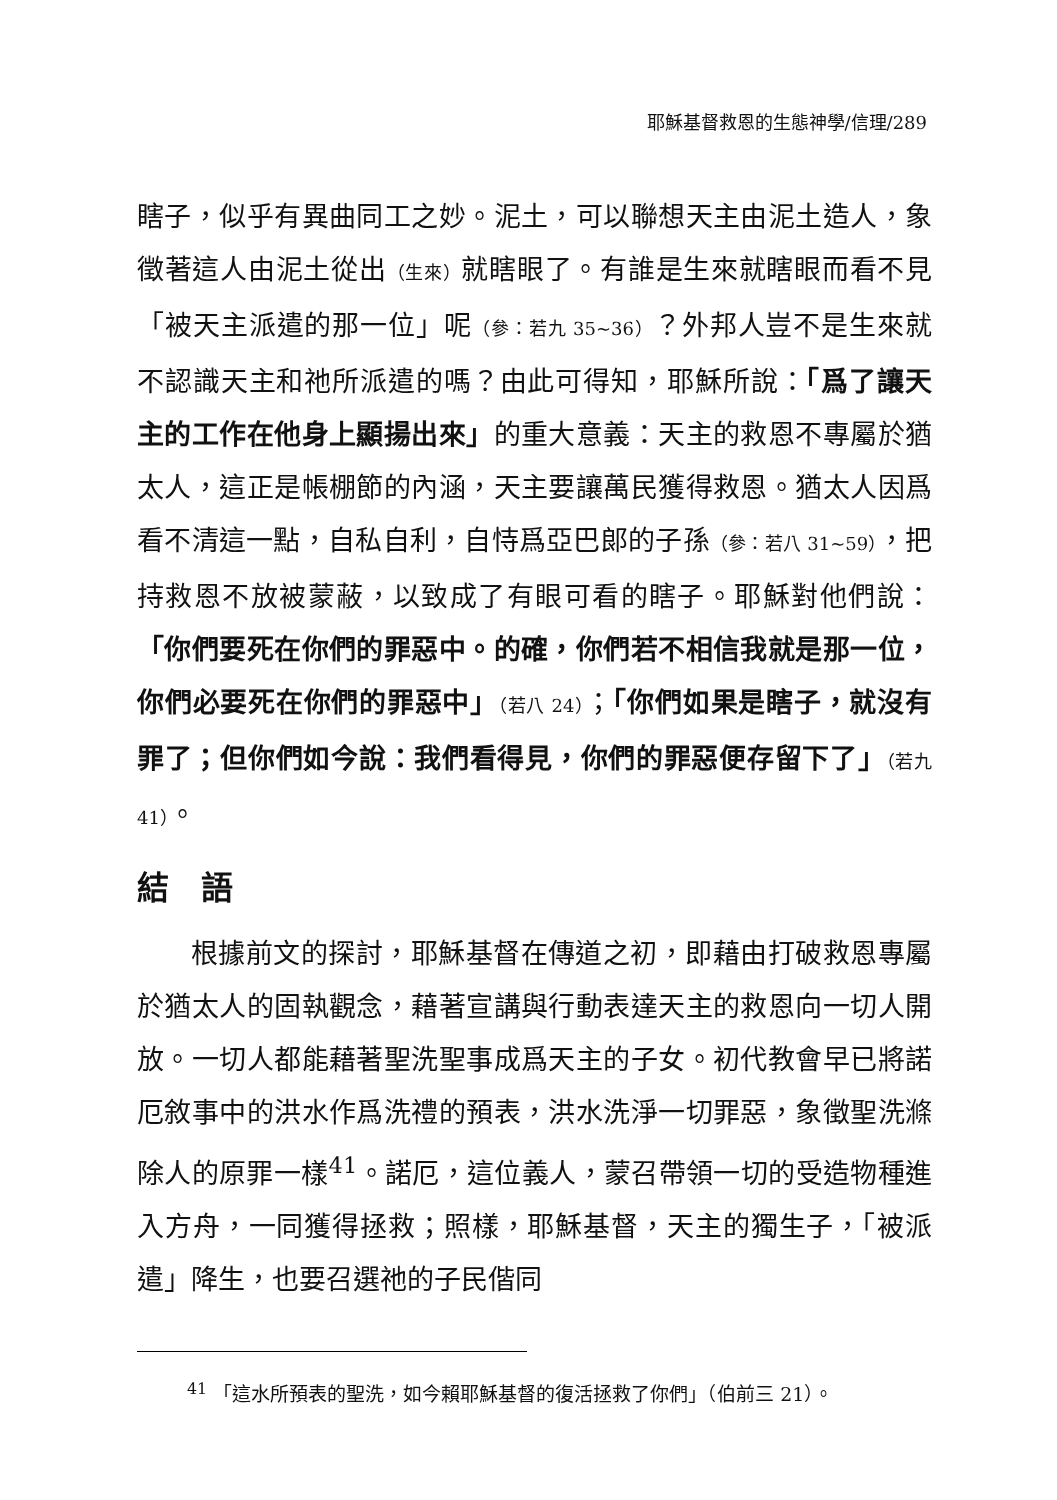耶穌基督救恩的生態神學/信理/289
瞎子，似乎有異曲同工之妙。泥土，可以聯想天主由泥土造人，象徵著這人由泥土從出（生來）就瞎眼了。有誰是生來就瞎眼而看不見「被天主派遣的那一位」呢（參：若九 35~36）？外邦人豈不是生來就不認識天主和祂所派遣的嗎？由此可得知，耶穌所說：「爲了讓天主的工作在他身上顯揚出來」的重大意義：天主的救恩不專屬於猶太人，這正是帳棚節的內涵，天主要讓萬民獲得救恩。猶太人因爲看不清這一點，自私自利，自恃爲亞巴郎的子孫（參：若八 31~59），把持救恩不放被蒙蔽，以致成了有眼可看的瞎子。耶穌對他們說：「你們要死在你們的罪惡中。的確，你們若不相信我就是那一位，你們必要死在你們的罪惡中」（若八 24）；「你們如果是瞎子，就沒有罪了；但你們如今說：我們看得見，你們的罪惡便存留下了」（若九 41）。
結　語
根據前文的探討，耶穌基督在傳道之初，即藉由打破救恩專屬於猶太人的固執觀念，藉著宣講與行動表達天主的救恩向一切人開放。一切人都能藉著聖洗聖事成爲天主的子女。初代教會早已將諾厄敘事中的洪水作爲洗禮的預表，洪水洗淨一切罪惡，象徵聖洗滌除人的原罪一樣<sup>41</sup>。諾厄，這位義人，蒙召帶領一切的受造物種進入方舟，一同獲得拯救；照樣，耶穌基督，天主的獨生子，「被派遣」降生，也要召選祂的子民偕同
<sup>41</sup> 「這水所預表的聖洗，如今賴耶穌基督的復活拯救了你們」（伯前三 21）。